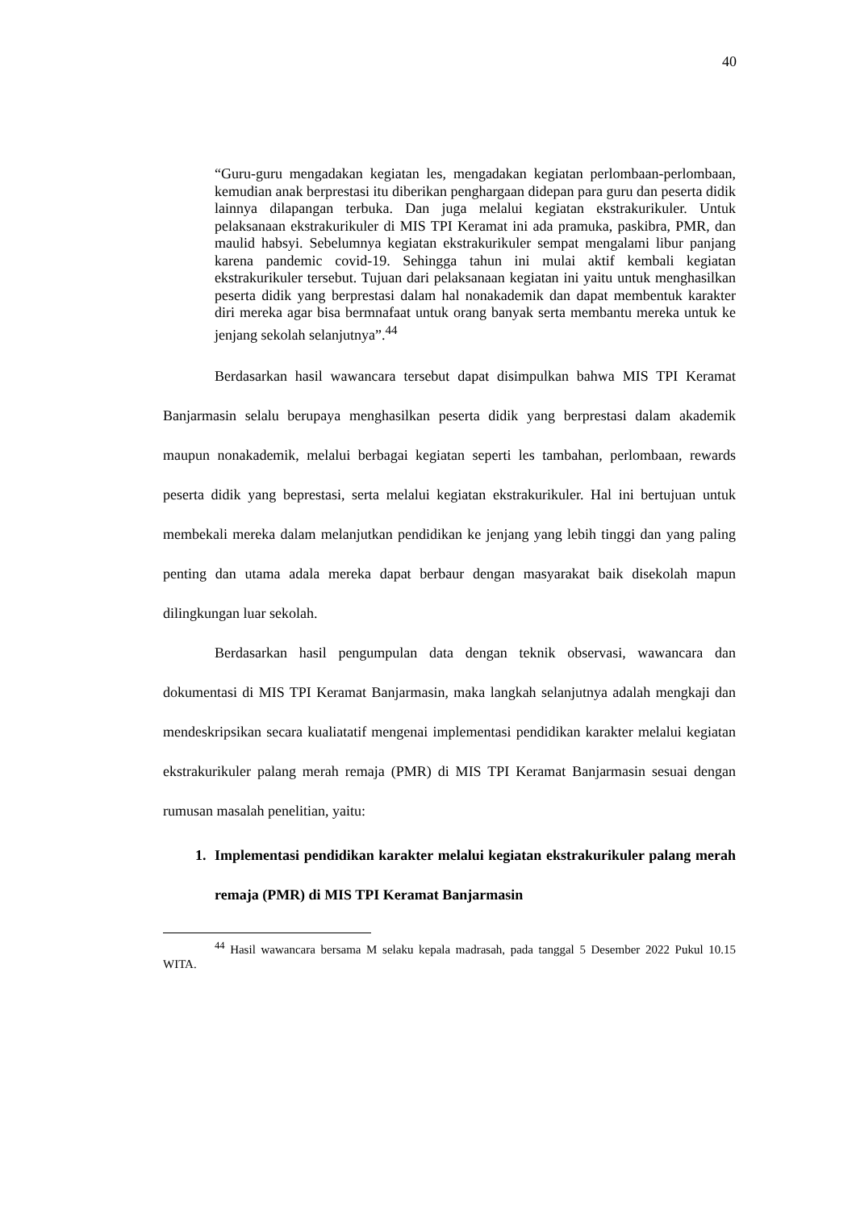40
“Guru-guru mengadakan kegiatan les, mengadakan kegiatan perlombaan-perlombaan, kemudian anak berprestasi itu diberikan penghargaan didepan para guru dan peserta didik lainnya dilapangan terbuka. Dan juga melalui kegiatan ekstrakurikuler. Untuk pelaksanaan ekstrakurikuler di MIS TPI Keramat ini ada pramuka, paskibra, PMR, dan maulid habsyi. Sebelumnya kegiatan ekstrakurikuler sempat mengalami libur panjang karena pandemic covid-19. Sehingga tahun ini mulai aktif kembali kegiatan ekstrakurikuler tersebut. Tujuan dari pelaksanaan kegiatan ini yaitu untuk menghasilkan peserta didik yang berprestasi dalam hal nonakademik dan dapat membentuk karakter diri mereka agar bisa bermnafaat untuk orang banyak serta membantu mereka untuk ke jenjang sekolah selanjutnya”.<sup>44</sup>
Berdasarkan hasil wawancara tersebut dapat disimpulkan bahwa MIS TPI Keramat Banjarmasin selalu berupaya menghasilkan peserta didik yang berprestasi dalam akademik maupun nonakademik, melalui berbagai kegiatan seperti les tambahan, perlombaan, rewards peserta didik yang beprestasi, serta melalui kegiatan ekstrakurikuler. Hal ini bertujuan untuk membekali mereka dalam melanjutkan pendidikan ke jenjang yang lebih tinggi dan yang paling penting dan utama adala mereka dapat berbaur dengan masyarakat baik disekolah mapun dilingkungan luar sekolah.
Berdasarkan hasil pengumpulan data dengan teknik observasi, wawancara dan dokumentasi di MIS TPI Keramat Banjarmasin, maka langkah selanjutnya adalah mengkaji dan mendeskripsikan secara kualiatatif mengenai implementasi pendidikan karakter melalui kegiatan ekstrakurikuler palang merah remaja (PMR) di MIS TPI Keramat Banjarmasin sesuai dengan rumusan masalah penelitian, yaitu:
1. Implementasi pendidikan karakter melalui kegiatan ekstrakurikuler palang merah remaja (PMR) di MIS TPI Keramat Banjarmasin
<sup>44</sup> Hasil wawancara bersama M selaku kepala madrasah, pada tanggal 5 Desember 2022 Pukul 10.15 WITA.